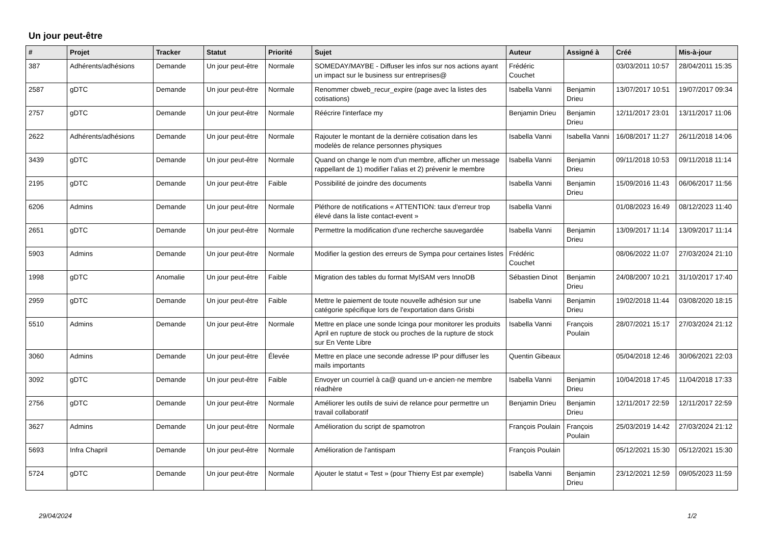Un jour peut-être
| # | Projet | Tracker | Statut | Priorité | Sujet | Auteur | Assigné à | Créé | Mis-à-jour |
| --- | --- | --- | --- | --- | --- | --- | --- | --- | --- |
| 387 | Adhérents/adhésions | Demande | Un jour peut-être | Normale | SOMEDAY/MAYBE - Diffuser les infos sur nos actions ayant un impact sur le business sur entreprises@ | Frédéric Couchet | | 03/03/2011 10:57 | 28/04/2011 15:35 |
| 2587 | gDTC | Demande | Un jour peut-être | Normale | Renommer cbweb_recur_expire (page avec la listes des cotisations) | Isabella Vanni | Benjamin Drieu | 13/07/2017 10:51 | 19/07/2017 09:34 |
| 2757 | gDTC | Demande | Un jour peut-être | Normale | Réécrire l'interface my | Benjamin Drieu | Benjamin Drieu | 12/11/2017 23:01 | 13/11/2017 11:06 |
| 2622 | Adhérents/adhésions | Demande | Un jour peut-être | Normale | Rajouter le montant de la dernière cotisation dans les modelès de relance personnes physiques | Isabella Vanni | Isabella Vanni | 16/08/2017 11:27 | 26/11/2018 14:06 |
| 3439 | gDTC | Demande | Un jour peut-être | Normale | Quand on change le nom d'un membre, afficher un message rappellant de 1) modifier l'alias et 2) prévenir le membre | Isabella Vanni | Benjamin Drieu | 09/11/2018 10:53 | 09/11/2018 11:14 |
| 2195 | gDTC | Demande | Un jour peut-être | Faible | Possibilité de joindre des documents | Isabella Vanni | Benjamin Drieu | 15/09/2016 11:43 | 06/06/2017 11:56 |
| 6206 | Admins | Demande | Un jour peut-être | Normale | Pléthore de notifications « ATTENTION: taux d'erreur trop élevé dans la liste contact-event » | Isabella Vanni | | 01/08/2023 16:49 | 08/12/2023 11:40 |
| 2651 | gDTC | Demande | Un jour peut-être | Normale | Permettre la modification d'une recherche sauvegardée | Isabella Vanni | Benjamin Drieu | 13/09/2017 11:14 | 13/09/2017 11:14 |
| 5903 | Admins | Demande | Un jour peut-être | Normale | Modifier la gestion des erreurs de Sympa pour certaines listes | Frédéric Couchet | | 08/06/2022 11:07 | 27/03/2024 21:10 |
| 1998 | gDTC | Anomalie | Un jour peut-être | Faible | Migration des tables du format MyISAM vers InnoDB | Sébastien Dinot | Benjamin Drieu | 24/08/2007 10:21 | 31/10/2017 17:40 |
| 2959 | gDTC | Demande | Un jour peut-être | Faible | Mettre le paiement de toute nouvelle adhésion sur une catégorie spécifique lors de l'exportation dans Grisbi | Isabella Vanni | Benjamin Drieu | 19/02/2018 11:44 | 03/08/2020 18:15 |
| 5510 | Admins | Demande | Un jour peut-être | Normale | Mettre en place une sonde Icinga pour monitorer les produits April en rupture de stock ou proches de la rupture de stock sur En Vente Libre | Isabella Vanni | François Poulain | 28/07/2021 15:17 | 27/03/2024 21:12 |
| 3060 | Admins | Demande | Un jour peut-être | Élevée | Mettre en place une seconde adresse IP pour diffuser les mails importants | Quentin Gibeaux | | 05/04/2018 12:46 | 30/06/2021 22:03 |
| 3092 | gDTC | Demande | Un jour peut-être | Faible | Envoyer un courriel à ca@ quand un·e ancien·ne membre réadhère | Isabella Vanni | Benjamin Drieu | 10/04/2018 17:45 | 11/04/2018 17:33 |
| 2756 | gDTC | Demande | Un jour peut-être | Normale | Améliorer les outils de suivi de relance pour permettre un travail collaboratif | Benjamin Drieu | Benjamin Drieu | 12/11/2017 22:59 | 12/11/2017 22:59 |
| 3627 | Admins | Demande | Un jour peut-être | Normale | Amélioration du script de spamotron | François Poulain | François Poulain | 25/03/2019 14:42 | 27/03/2024 21:12 |
| 5693 | Infra Chapril | Demande | Un jour peut-être | Normale | Amélioration de l'antispam | François Poulain | | 05/12/2021 15:30 | 05/12/2021 15:30 |
| 5724 | gDTC | Demande | Un jour peut-être | Normale | Ajouter le statut « Test » (pour Thierry Est par exemple) | Isabella Vanni | Benjamin Drieu | 23/12/2021 12:59 | 09/05/2023 11:59 |
29/04/2024 1/2